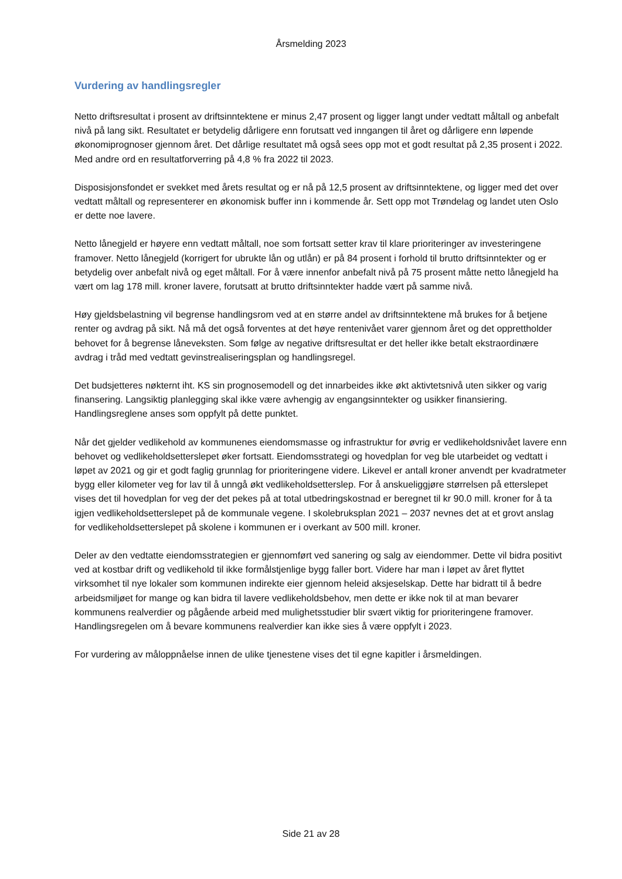Årsmelding 2023
Vurdering av handlingsregler
Netto driftsresultat i prosent av driftsinntektene er minus 2,47 prosent og ligger langt under vedtatt måltall og anbefalt nivå på lang sikt. Resultatet er betydelig dårligere enn forutsatt ved inngangen til året og dårligere enn løpende økonomiprognoser gjennom året. Det dårlige resultatet må også sees opp mot et godt resultat på 2,35 prosent i 2022. Med andre ord en resultatforverring på 4,8 % fra 2022 til 2023.
Disposisjonsfondet er svekket med årets resultat og er nå på 12,5 prosent av driftsinntektene, og ligger med det over vedtatt måltall og representerer en økonomisk buffer inn i kommende år. Sett opp mot Trøndelag og landet uten Oslo er dette noe lavere.
Netto lånegjeld er høyere enn vedtatt måltall, noe som fortsatt setter krav til klare prioriteringer av investeringene framover. Netto lånegjeld (korrigert for ubrukte lån og utlån) er på 84 prosent i forhold til brutto driftsinntekter og er betydelig over anbefalt nivå og eget måltall. For å være innenfor anbefalt nivå på 75 prosent måtte netto lånegjeld ha vært om lag 178 mill. kroner lavere, forutsatt at brutto driftsinntekter hadde vært på samme nivå.
Høy gjeldsbelastning vil begrense handlingsrom ved at en større andel av driftsinntektene må brukes for å betjene renter og avdrag på sikt. Nå må det også forventes at det høye rentenivået varer gjennom året og det opprettholder behovet for å begrense låneveksten. Som følge av negative driftsresultat er det heller ikke betalt ekstraordinære avdrag i tråd med vedtatt gevinstrealiseringsplan og handlingsregel.
Det budsjetteres nøkternt iht. KS sin prognosemodell og det innarbeides ikke økt aktivtetsnivå uten sikker og varig finansering. Langsiktig planlegging skal ikke være avhengig av engangsinntekter og usikker finansiering. Handlingsreglene anses som oppfylt på dette punktet.
Når det gjelder vedlikehold av kommunenes eiendomsmasse og infrastruktur for øvrig er vedlikeholdsnivået lavere enn behovet og vedlikeholdsetterslepet øker fortsatt. Eiendomsstrategi og hovedplan for veg ble utarbeidet og vedtatt i løpet av 2021 og gir et godt faglig grunnlag for prioriteringene videre. Likevel er antall kroner anvendt per kvadratmeter bygg eller kilometer veg for lav til å unngå økt vedlikeholdsetterslep. For å anskueliggjøre størrelsen på etterslepet vises det til hovedplan for veg der det pekes på at total utbedringskostnad er beregnet til kr 90.0 mill. kroner for å ta igjen vedlikeholdsetterslepet på de kommunale vegene. I skolebruksplan 2021 – 2037 nevnes det at et grovt anslag for vedlikeholdsetterslepet på skolene i kommunen er i overkant av 500 mill. kroner.
Deler av den vedtatte eiendomsstrategien er gjennomført ved sanering og salg av eiendommer. Dette vil bidra positivt ved at kostbar drift og vedlikehold til ikke formålstjenlige bygg faller bort. Videre har man i løpet av året flyttet virksomhet til nye lokaler som kommunen indirekte eier gjennom heleid aksjeselskap. Dette har bidratt til å bedre arbeidsmiljøet for mange og kan bidra til lavere vedlikeholdsbehov, men dette er ikke nok til at man bevarer kommunens realverdier og pågående arbeid med mulighetsstudier blir svært viktig for prioriteringene framover. Handlingsregelen om å bevare kommunens realverdier kan ikke sies å være oppfylt i 2023.
For vurdering av måloppnåelse innen de ulike tjenestene vises det til egne kapitler i årsmeldingen.
Side 21 av 28